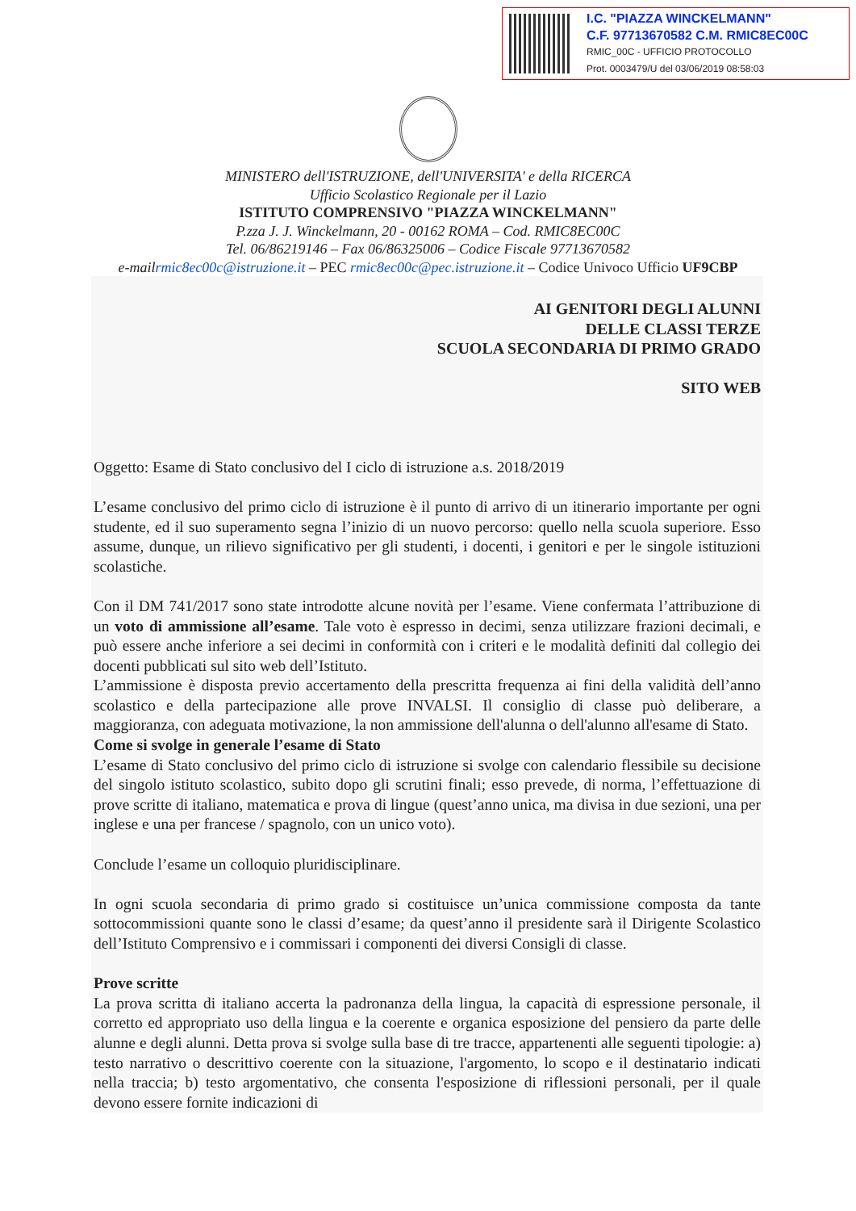I.C. "PIAZZA WINCKELMANN"
C.F. 97713670582 C.M. RMIC8EC00C
RMIC_00C - UFFICIO PROTOCOLLO
Prot. 0003479/U del 03/06/2019 08:58:03
MINISTERO dell'ISTRUZIONE, dell'UNIVERSITA' e della RICERCA
Ufficio Scolastico Regionale per il Lazio
ISTITUTO COMPRENSIVO "PIAZZA WINCKELMANN"
P.zza J. J. Winckelmann, 20 - 00162 ROMA – Cod. RMIC8EC00C
Tel. 06/86219146 – Fax 06/86325006 – Codice Fiscale 97713670582
e-mailrmic8ec00c@istruzione.it – PEC rmic8ec00c@pec.istruzione.it – Codice Univoco Ufficio UF9CBP
AI GENITORI DEGLI ALUNNI
DELLE CLASSI TERZE
SCUOLA SECONDARIA DI PRIMO GRADO
SITO WEB
Oggetto: Esame di Stato conclusivo del I ciclo di istruzione a.s. 2018/2019
L’esame conclusivo del primo ciclo di istruzione è il punto di arrivo di un itinerario importante per ogni studente, ed il suo superamento segna l’inizio di un nuovo percorso: quello nella scuola superiore. Esso assume, dunque, un rilievo significativo per gli studenti, i docenti, i genitori e per le singole istituzioni scolastiche.
Con il DM 741/2017 sono state introdotte alcune novità per l’esame. Viene confermata l’attribuzione di un voto di ammissione all’esame. Tale voto è espresso in decimi, senza utilizzare frazioni decimali, e può essere anche inferiore a sei decimi in conformità con i criteri e le modalità definiti dal collegio dei docenti pubblicati sul sito web dell’Istituto.
L’ammissione è disposta previo accertamento della prescritta frequenza ai fini della validità dell’anno scolastico e della partecipazione alle prove INVALSI. Il consiglio di classe può deliberare, a maggioranza, con adeguata motivazione, la non ammissione dell'alunna o dell'alunno all'esame di Stato.
Come si svolge in generale l’esame di Stato
L’esame di Stato conclusivo del primo ciclo di istruzione si svolge con calendario flessibile su decisione del singolo istituto scolastico, subito dopo gli scrutini finali; esso prevede, di norma, l’effettuazione di prove scritte di italiano, matematica e prova di lingue (quest’anno unica, ma divisa in due sezioni, una per inglese e una per francese / spagnolo, con un unico voto).
Conclude l’esame un colloquio pluridisciplinare.
In ogni scuola secondaria di primo grado si costituisce un’unica commissione composta da tante sottocommissioni quante sono le classi d’esame; da quest’anno il presidente sarà il Dirigente Scolastico dell’Istituto Comprensivo e i commissari i componenti dei diversi Consigli di classe.
Prove scritte
La prova scritta di italiano accerta la padronanza della lingua, la capacità di espressione personale, il corretto ed appropriato uso della lingua e la coerente e organica esposizione del pensiero da parte delle alunne e degli alunni. Detta prova si svolge sulla base di tre tracce, appartenenti alle seguenti tipologie: a) testo narrativo o descrittivo coerente con la situazione, l'argomento, lo scopo e il destinatario indicati nella traccia; b) testo argomentativo, che consenta l'esposizione di riflessioni personali, per il quale devono essere fornite indicazioni di